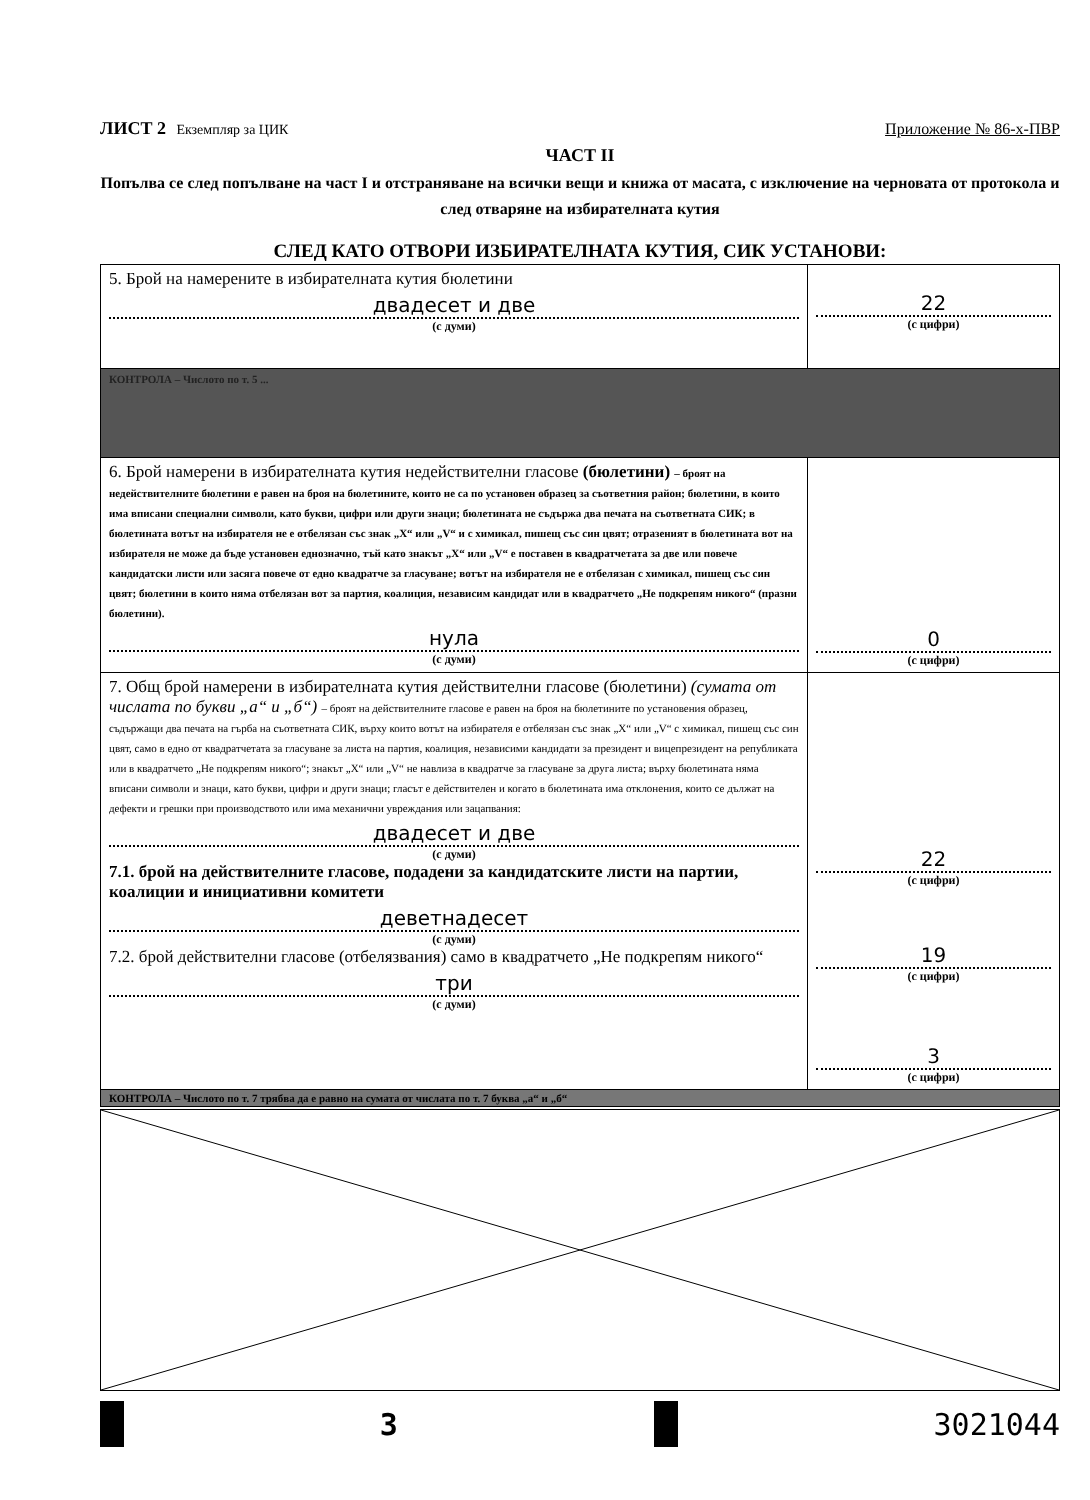ЛИСТ 2 Екземпляр за ЦИК Приложение № 86-х-ПВР
ЧАСТ II
Попълва се след попълване на част I и отстраняване на всички вещи и книжа от масата, с изключение на черновата от протокола и след отваряне на избирателната кутия
СЛЕД КАТО ОТВОРИ ИЗБИРАТЕЛНАТА КУТИЯ, СИК УСТАНОВИ:
| 5. Брой на намерените в избирателната кутия бюлетини двадесет и две (с думи) | 22 (с цифри) |
| КОНТРОЛА – Числото по т. 5 ... | |
| 6. Брой намерени в избирателната кутия недействителни гласове (бюлетини) – броят на недействителните бюлетини е равен на броя на бюлетините, които не са по установен образец за съответния район; бюлетини, в които има вписани специални символи, като букви, цифри или други знаци; бюлетината не съдържа два печата на съответната СИК; в бюлетината вотът на избирателя не е отбелязан със знак „X“ или „V“ и с химикал, пишещ със син цвят; отразеният в бюлетината вот на избирателя не може да бъде установен еднозначно, тъй като знакът „X“ или „V“ е поставен в квадратчетата за две или повече кандидатски листи или засяга повече от едно квадратче за гласуване; вотът на избирателя не е отбелязан с химикал, пишещ със син цвят; бюлетини в които няма отбелязан вот за партия, коалиция, независим кандидат или в квадратчето „Не подкрепям никого“ (празни бюлетини). нула (с думи) | 0 (с цифри) |
| 7. Общ брой намерени в избирателната кутия действителни гласове (бюлетини) (сумата от числата по букви „а“ и „б“) – броят на действителните гласове е равен на броя на бюлетините по установения образец, съдържащи два печата на гърба на съответната СИК, върху които вотът на избирателя е отбелязан със знак „X“ или „V“ с химикал, пишещ със син цвят, само в едно от квадратчетата за гласуване за листа на партия, коалиция, независими кандидати за президент и вицепрезидент на републиката или в квадратчето „Не подкрепям никого“; знакът „X“ или „V“ не навлиза в квадратче за гласуване за друга листа; върху бюлетината няма вписани символи и знаци, като букви, цифри и други знаци; гласът е действителен и когато в бюлетината има отклонения, които се дължат на дефекти и грешки при производството или има механични увреждания или зацапвания: двадесет и две (с думи) 7.1. брой на действителните гласове, подадени за кандидатските листи на партии, коалиции и инициативни комитети деветнадесет (с думи) 7.2. брой действителни гласове (отбелязвания) само в квадратчето „Не подкрепям никого“ три (с думи) | 22 (с цифри) 19 (с цифри) 3 (с цифри) |
| КОНТРОЛА – Числото по т. 7 трябва да е равно на сумата от числата по т. 7 буква „а“ и „б“ | |
3 3021044